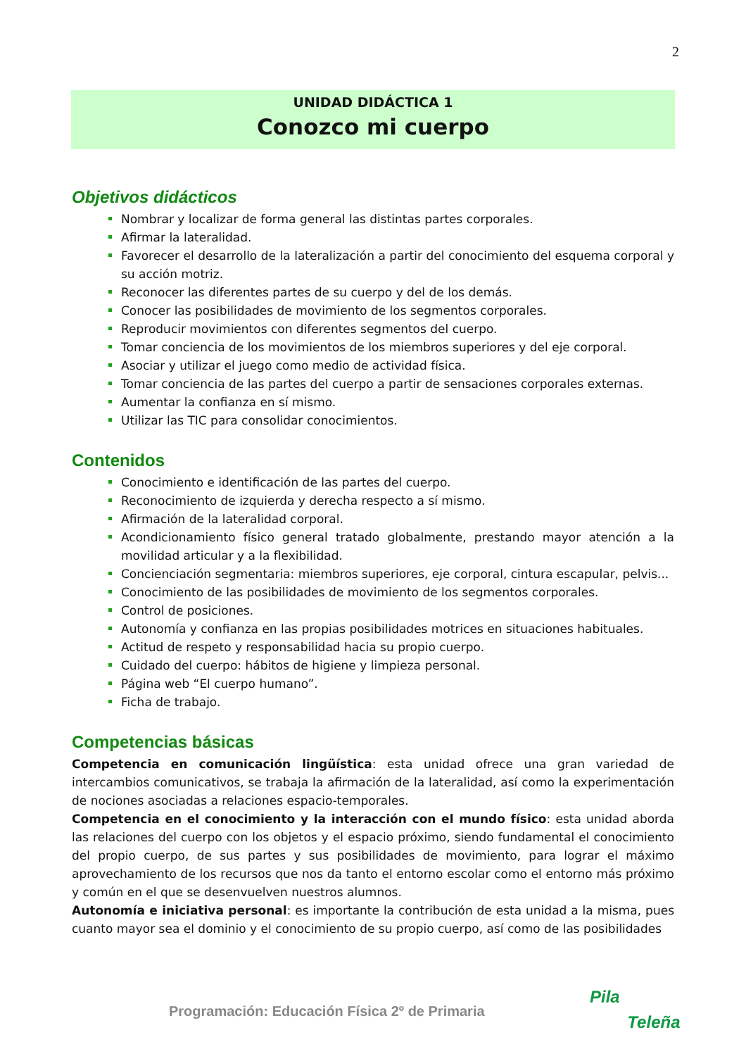2
UNIDAD DIDÁCTICA 1
Conozco mi cuerpo
Objetivos didácticos
Nombrar y localizar de forma general las distintas partes corporales.
Afirmar la lateralidad.
Favorecer el desarrollo de la lateralización a partir del conocimiento del esquema corporal y su acción motriz.
Reconocer las diferentes partes de su cuerpo y del de los demás.
Conocer las posibilidades de movimiento de los segmentos corporales.
Reproducir movimientos con diferentes segmentos del cuerpo.
Tomar conciencia de los movimientos de los miembros superiores y del eje corporal.
Asociar y utilizar el juego como medio de actividad física.
Tomar conciencia de las partes del cuerpo a partir de sensaciones corporales externas.
Aumentar la confianza en sí mismo.
Utilizar las TIC para consolidar conocimientos.
Contenidos
Conocimiento e identificación de las partes del cuerpo.
Reconocimiento de izquierda y derecha respecto a sí mismo.
Afirmación de la lateralidad corporal.
Acondicionamiento físico general tratado globalmente, prestando mayor atención a la movilidad articular y a la flexibilidad.
Concienciación segmentaria: miembros superiores, eje corporal, cintura escapular, pelvis...
Conocimiento de las posibilidades de movimiento de los segmentos corporales.
Control de posiciones.
Autonomía y confianza en las propias posibilidades motrices en situaciones habituales.
Actitud de respeto y responsabilidad hacia su propio cuerpo.
Cuidado del cuerpo: hábitos de higiene y limpieza personal.
Página web “El cuerpo humano”.
Ficha de trabajo.
Competencias básicas
Competencia en comunicación lingüística: esta unidad ofrece una gran variedad de intercambios comunicativos, se trabaja la afirmación de la lateralidad, así como la experimentación de nociones asociadas a relaciones espacio-temporales.
Competencia en el conocimiento y la interacción con el mundo físico: esta unidad aborda las relaciones del cuerpo con los objetos y el espacio próximo, siendo fundamental el conocimiento del propio cuerpo, de sus partes y sus posibilidades de movimiento, para lograr el máximo aprovechamiento de los recursos que nos da tanto el entorno escolar como el entorno más próximo y común en el que se desenvuelven nuestros alumnos.
Autonomía e iniciativa personal: es importante la contribución de esta unidad a la misma, pues cuanto mayor sea el dominio y el conocimiento de su propio cuerpo, así como de las posibilidades
Programación: Educación Física 2º de Primaria
Pila
Teleña